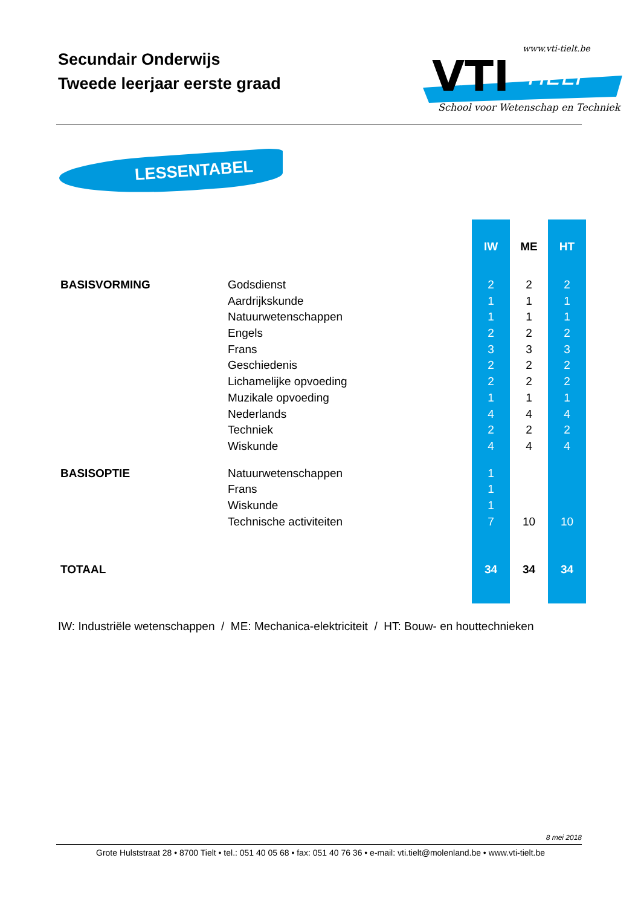Secundair Onderwijs
Tweede leerjaar eerste graad
VTI
TIELT
www.vti-tielt.be
School voor Wetenschap en Techniek
LESSENTABEL
| | | IW | ME | HT |
| --- | --- | --- | --- | --- |
| BASISVORMING | Godsdienst | 2 | 2 | 2 |
| | Aardrijkskunde | 1 | 1 | 1 |
| | Natuurwetenschappen | 1 | 1 | 1 |
| | Engels | 2 | 2 | 2 |
| | Frans | 3 | 3 | 3 |
| | Geschiedenis | 2 | 2 | 2 |
| | Lichamelijke opvoeding | 2 | 2 | 2 |
| | Muzikale opvoeding | 1 | 1 | 1 |
| | Nederlands | 4 | 4 | 4 |
| | Techniek | 2 | 2 | 2 |
| | Wiskunde | 4 | 4 | 4 |
| BASISOPTIE | Natuurwetenschappen | 1 | | |
| | Frans | 1 | | |
| | Wiskunde | 1 | | |
| | Technische activiteiten | 7 | 10 | 10 |
| TOTAAL | | 34 | 34 | 34 |
IW: Industriële wetenschappen / ME: Mechanica-elektriciteit / HT: Bouw- en houttechnieken
8 mei 2018
Grote Hulststraat 28 • 8700 Tielt • tel.: 051 40 05 68 • fax: 051 40 76 36 • e-mail: vti.tielt@molenland.be • www.vti-tielt.be